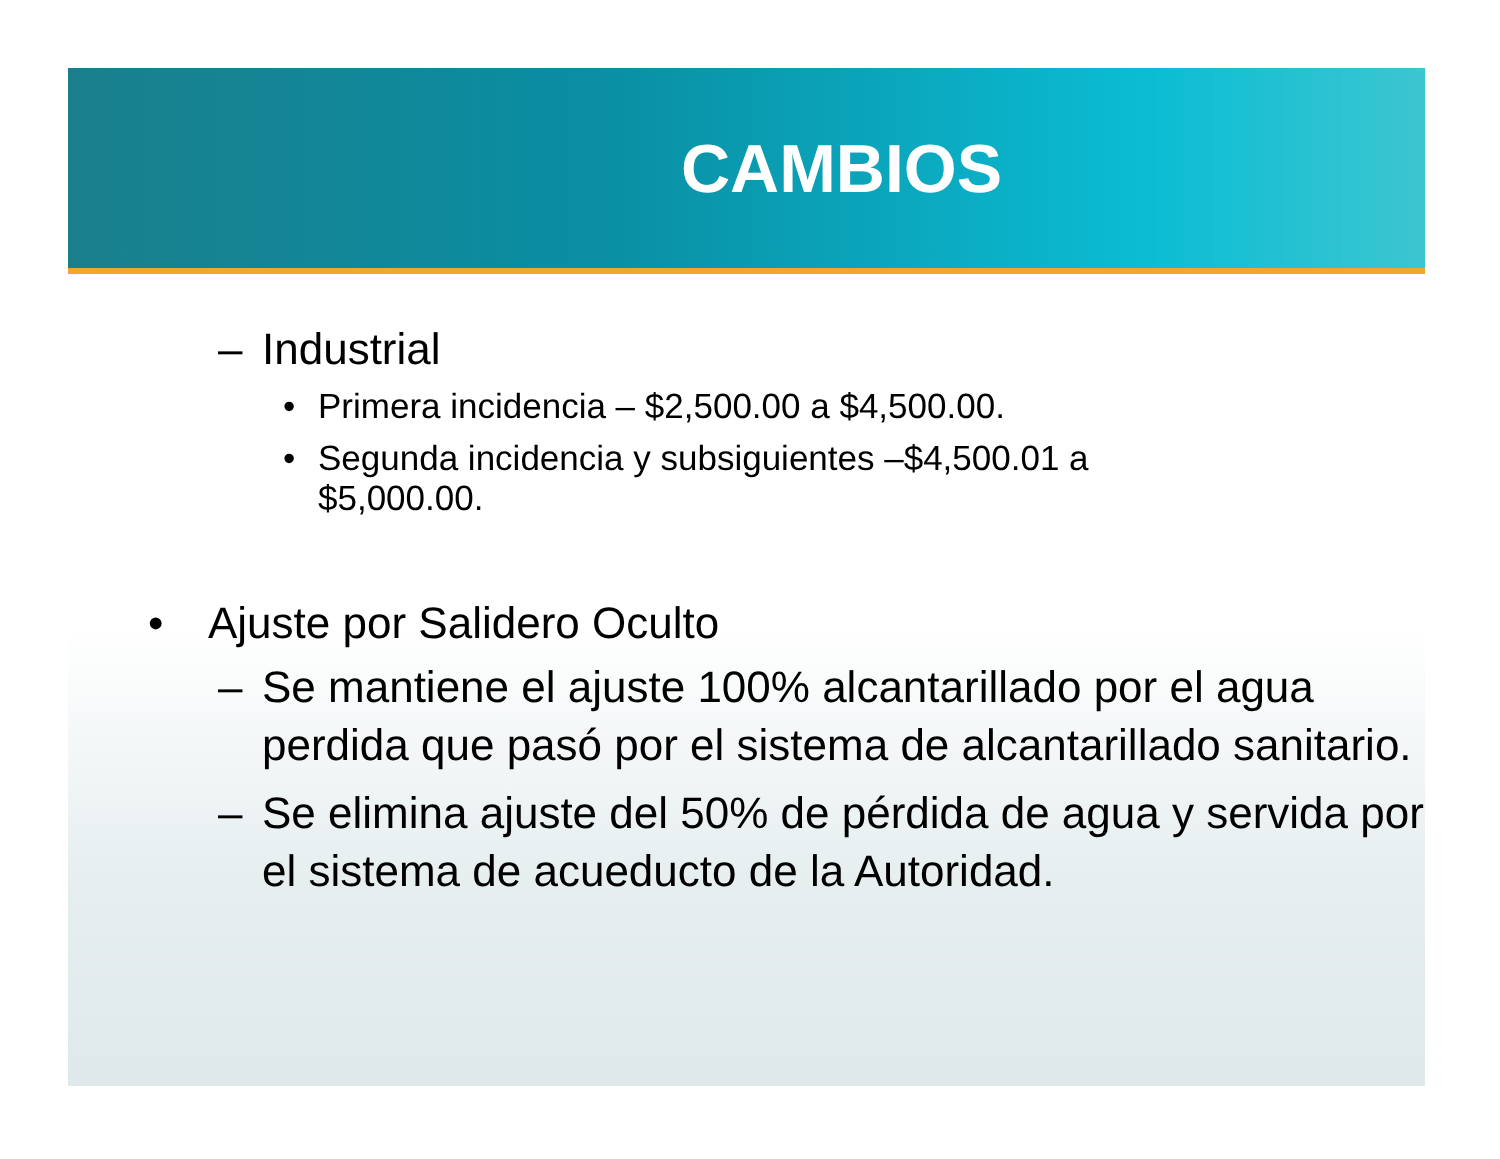CAMBIOS
– Industrial
• Primera incidencia – $2,500.00 a $4,500.00.
• Segunda incidencia y subsiguientes –$4,500.01 a
$5,000.00.
• Ajuste por Salidero Oculto
– Se mantiene el ajuste 100% alcantarillado por el agua perdida que pasó por el sistema de alcantarillado sanitario.
– Se elimina ajuste del 50% de pérdida de agua y servida por el sistema de acueducto de la Autoridad.